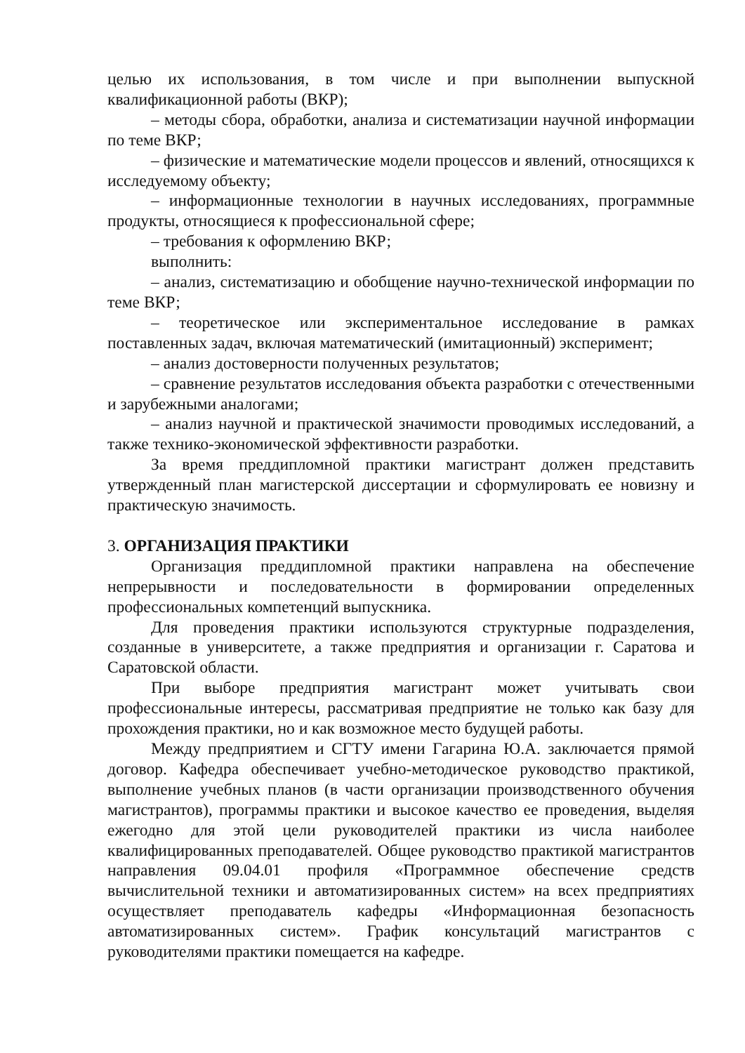целью их использования, в том числе и при выполнении выпускной квалификационной работы (ВКР);
– методы сбора, обработки, анализа и систематизации научной информации по теме ВКР;
– физические и математические модели процессов и явлений, относящихся к исследуемому объекту;
– информационные технологии в научных исследованиях, программные продукты, относящиеся к профессиональной сфере;
– требования к оформлению ВКР;
выполнить:
– анализ, систематизацию и обобщение научно-технической информации по теме ВКР;
– теоретическое или экспериментальное исследование в рамках поставленных задач, включая математический (имитационный) эксперимент;
– анализ достоверности полученных результатов;
– сравнение результатов исследования объекта разработки с отечественными и зарубежными аналогами;
– анализ научной и практической значимости проводимых исследований, а также технико-экономической эффективности разработки.
За время преддипломной практики магистрант должен представить утвержденный план магистерской диссертации и сформулировать ее новизну и практическую значимость.
3. ОРГАНИЗАЦИЯ ПРАКТИКИ
Организация преддипломной практики направлена на обеспечение непрерывности и последовательности в формировании определенных профессиональных компетенций выпускника.
Для проведения практики используются структурные подразделения, созданные в университете, а также предприятия и организации г. Саратова и Саратовской области.
При выборе предприятия магистрант может учитывать свои профессиональные интересы, рассматривая предприятие не только как базу для прохождения практики, но и как возможное место будущей работы.
Между предприятием и СГТУ имени Гагарина Ю.А. заключается прямой договор. Кафедра обеспечивает учебно-методическое руководство практикой, выполнение учебных планов (в части организации производственного обучения магистрантов), программы практики и высокое качество ее проведения, выделяя ежегодно для этой цели руководителей практики из числа наиболее квалифицированных преподавателей. Общее руководство практикой магистрантов направления 09.04.01 профиля «Программное обеспечение средств вычислительной техники и автоматизированных систем» на всех предприятиях осуществляет преподаватель кафедры «Информационная безопасность автоматизированных систем». График консультаций магистрантов с руководителями практики помещается на кафедре.